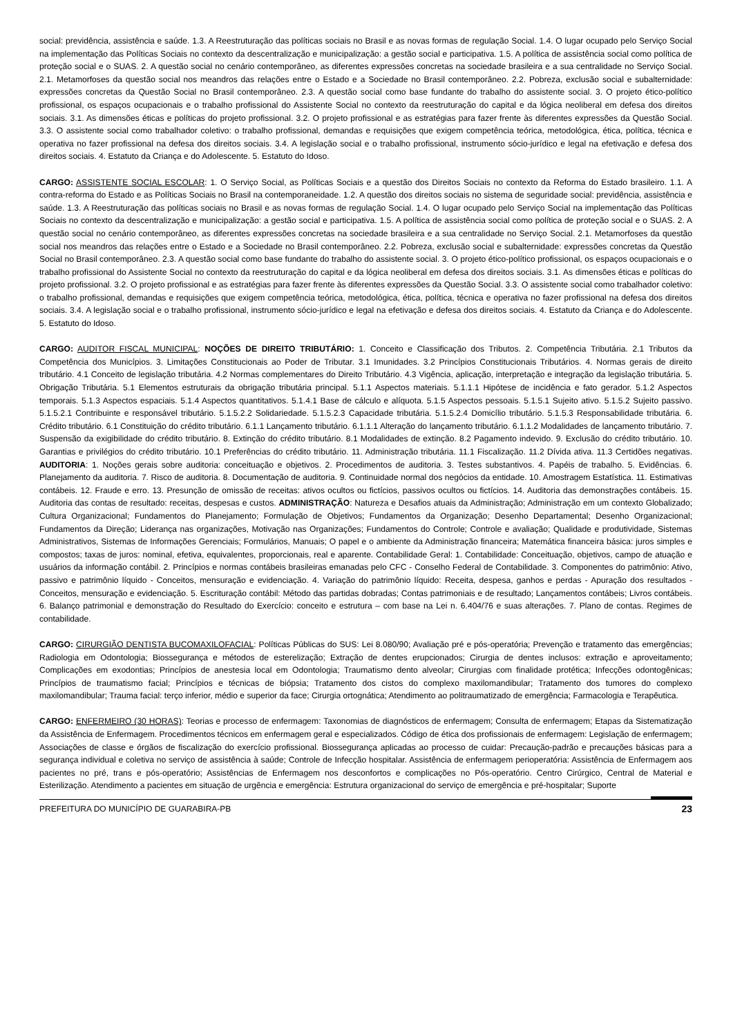social: previdência, assistência e saúde. 1.3. A Reestruturação das políticas sociais no Brasil e as novas formas de regulação Social. 1.4. O lugar ocupado pelo Serviço Social na implementação das Políticas Sociais no contexto da descentralização e municipalização: a gestão social e participativa. 1.5. A política de assistência social como política de proteção social e o SUAS. 2. A questão social no cenário contemporâneo, as diferentes expressões concretas na sociedade brasileira e a sua centralidade no Serviço Social. 2.1. Metamorfoses da questão social nos meandros das relações entre o Estado e a Sociedade no Brasil contemporâneo. 2.2. Pobreza, exclusão social e subalternidade: expressões concretas da Questão Social no Brasil contemporâneo. 2.3. A questão social como base fundante do trabalho do assistente social. 3. O projeto ético-político profissional, os espaços ocupacionais e o trabalho profissional do Assistente Social no contexto da reestruturação do capital e da lógica neoliberal em defesa dos direitos sociais. 3.1. As dimensões éticas e políticas do projeto profissional. 3.2. O projeto profissional e as estratégias para fazer frente às diferentes expressões da Questão Social. 3.3. O assistente social como trabalhador coletivo: o trabalho profissional, demandas e requisições que exigem competência teórica, metodológica, ética, política, técnica e operativa no fazer profissional na defesa dos direitos sociais. 3.4. A legislação social e o trabalho profissional, instrumento sócio-jurídico e legal na efetivação e defesa dos direitos sociais. 4. Estatuto da Criança e do Adolescente. 5. Estatuto do Idoso.
CARGO: ASSISTENTE SOCIAL ESCOLAR: 1. O Serviço Social, as Políticas Sociais e a questão dos Direitos Sociais no contexto da Reforma do Estado brasileiro. 1.1. A contra-reforma do Estado e as Políticas Sociais no Brasil na contemporaneidade. 1.2. A questão dos direitos sociais no sistema de seguridade social: previdência, assistência e saúde. 1.3. A Reestruturação das políticas sociais no Brasil e as novas formas de regulação Social. 1.4. O lugar ocupado pelo Serviço Social na implementação das Políticas Sociais no contexto da descentralização e municipalização: a gestão social e participativa. 1.5. A política de assistência social como política de proteção social e o SUAS. 2. A questão social no cenário contemporâneo, as diferentes expressões concretas na sociedade brasileira e a sua centralidade no Serviço Social. 2.1. Metamorfoses da questão social nos meandros das relações entre o Estado e a Sociedade no Brasil contemporâneo. 2.2. Pobreza, exclusão social e subalternidade: expressões concretas da Questão Social no Brasil contemporâneo. 2.3. A questão social como base fundante do trabalho do assistente social. 3. O projeto ético-político profissional, os espaços ocupacionais e o trabalho profissional do Assistente Social no contexto da reestruturação do capital e da lógica neoliberal em defesa dos direitos sociais. 3.1. As dimensões éticas e políticas do projeto profissional. 3.2. O projeto profissional e as estratégias para fazer frente às diferentes expressões da Questão Social. 3.3. O assistente social como trabalhador coletivo: o trabalho profissional, demandas e requisições que exigem competência teórica, metodológica, ética, política, técnica e operativa no fazer profissional na defesa dos direitos sociais. 3.4. A legislação social e o trabalho profissional, instrumento sócio-jurídico e legal na efetivação e defesa dos direitos sociais. 4. Estatuto da Criança e do Adolescente. 5. Estatuto do Idoso.
CARGO: AUDITOR FISCAL MUNICIPAL: NOÇÕES DE DIREITO TRIBUTÁRIO: 1. Conceito e Classificação dos Tributos. 2. Competência Tributária. 2.1 Tributos da Competência dos Municípios. 3. Limitações Constitucionais ao Poder de Tributar. 3.1 Imunidades. 3.2 Princípios Constitucionais Tributários. 4. Normas gerais de direito tributário. 4.1 Conceito de legislação tributária. 4.2 Normas complementares do Direito Tributário. 4.3 Vigência, aplicação, interpretação e integração da legislação tributária. 5. Obrigação Tributária. 5.1 Elementos estruturais da obrigação tributária principal. 5.1.1 Aspectos materiais. 5.1.1.1 Hipótese de incidência e fato gerador. 5.1.2 Aspectos temporais. 5.1.3 Aspectos espaciais. 5.1.4 Aspectos quantitativos. 5.1.4.1 Base de cálculo e alíquota. 5.1.5 Aspectos pessoais. 5.1.5.1 Sujeito ativo. 5.1.5.2 Sujeito passivo. 5.1.5.2.1 Contribuinte e responsável tributário. 5.1.5.2.2 Solidariedade. 5.1.5.2.3 Capacidade tributária. 5.1.5.2.4 Domicílio tributário. 5.1.5.3 Responsabilidade tributária. 6. Crédito tributário. 6.1 Constituição do crédito tributário. 6.1.1 Lançamento tributário. 6.1.1.1 Alteração do lançamento tributário. 6.1.1.2 Modalidades de lançamento tributário. 7. Suspensão da exigibilidade do crédito tributário. 8. Extinção do crédito tributário. 8.1 Modalidades de extinção. 8.2 Pagamento indevido. 9. Exclusão do crédito tributário. 10. Garantias e privilégios do crédito tributário. 10.1 Preferências do crédito tributário. 11. Administração tributária. 11.1 Fiscalização. 11.2 Dívida ativa. 11.3 Certidões negativas. AUDITORIA: 1. Noções gerais sobre auditoria: conceituação e objetivos. 2. Procedimentos de auditoria. 3. Testes substantivos. 4. Papéis de trabalho. 5. Evidências. 6. Planejamento da auditoria. 7. Risco de auditoria. 8. Documentação de auditoria. 9. Continuidade normal dos negócios da entidade. 10. Amostragem Estatística. 11. Estimativas contábeis. 12. Fraude e erro. 13. Presunção de omissão de receitas: ativos ocultos ou fictícios, passivos ocultos ou fictícios. 14. Auditoria das demonstrações contábeis. 15. Auditoria das contas de resultado: receitas, despesas e custos. ADMINISTRAÇÃO: Natureza e Desafios atuais da Administração; Administração em um contexto Globalizado; Cultura Organizacional; Fundamentos do Planejamento; Formulação de Objetivos; Fundamentos da Organização; Desenho Departamental; Desenho Organizacional; Fundamentos da Direção; Liderança nas organizações, Motivação nas Organizações; Fundamentos do Controle; Controle e avaliação; Qualidade e produtividade, Sistemas Administrativos, Sistemas de Informações Gerenciais; Formulários, Manuais; O papel e o ambiente da Administração financeira; Matemática financeira básica: juros simples e compostos; taxas de juros: nominal, efetiva, equivalentes, proporcionais, real e aparente. Contabilidade Geral: 1. Contabilidade: Conceituação, objetivos, campo de atuação e usuários da informação contábil. 2. Princípios e normas contábeis brasileiras emanadas pelo CFC - Conselho Federal de Contabilidade. 3. Componentes do patrimônio: Ativo, passivo e patrimônio líquido - Conceitos, mensuração e evidenciação. 4. Variação do patrimônio líquido: Receita, despesa, ganhos e perdas - Apuração dos resultados - Conceitos, mensuração e evidenciação. 5. Escrituração contábil: Método das partidas dobradas; Contas patrimoniais e de resultado; Lançamentos contábeis; Livros contábeis. 6. Balanço patrimonial e demonstração do Resultado do Exercício: conceito e estrutura – com base na Lei n. 6.404/76 e suas alterações. 7. Plano de contas. Regimes de contabilidade.
CARGO: CIRURGIÃO DENTISTA BUCOMAXILOFACIAL: Políticas Públicas do SUS: Lei 8.080/90; Avaliação pré e pós-operatória; Prevenção e tratamento das emergências; Radiologia em Odontologia; Biossegurança e métodos de esterelização; Extração de dentes erupcionados; Cirurgia de dentes inclusos: extração e aproveitamento; Complicações em exodontias; Princípios de anestesia local em Odontologia; Traumatismo dento alveolar; Cirurgias com finalidade protética; Infecções odontogênicas; Princípios de traumatismo facial; Princípios e técnicas de biópsia; Tratamento dos cistos do complexo maxilomandibular; Tratamento dos tumores do complexo maxilomandibular; Trauma facial: terço inferior, médio e superior da face; Cirurgia ortognática; Atendimento ao politraumatizado de emergência; Farmacologia e Terapêutica.
CARGO: ENFERMEIRO (30 HORAS): Teorias e processo de enfermagem: Taxonomias de diagnósticos de enfermagem; Consulta de enfermagem; Etapas da Sistematização da Assistência de Enfermagem. Procedimentos técnicos em enfermagem geral e especializados. Código de ética dos profissionais de enfermagem: Legislação de enfermagem; Associações de classe e órgãos de fiscalização do exercício profissional. Biossegurança aplicadas ao processo de cuidar: Precaução-padrão e precauções básicas para a segurança individual e coletiva no serviço de assistência à saúde; Controle de Infecção hospitalar. Assistência de enfermagem perioperatória: Assistência de Enfermagem aos pacientes no pré, trans e pós-operatório; Assistências de Enfermagem nos desconfortos e complicações no Pós-operatório. Centro Cirúrgico, Central de Material e Esterilização. Atendimento a pacientes em situação de urgência e emergência: Estrutura organizacional do serviço de emergência e pré-hospitalar; Suporte
PREFEITURA DO MUNICÍPIO DE GUARABIRA-PB 23